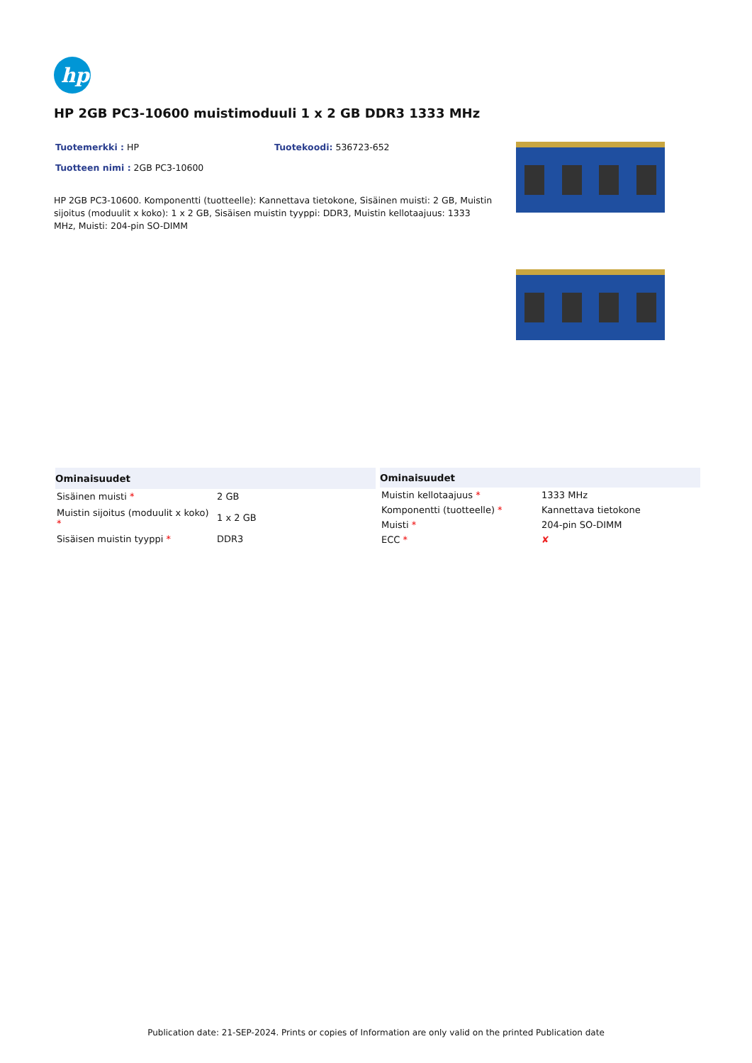hp
HP 2GB PC3-10600 muistimoduuli 1 x 2 GB DDR3 1333 MHz
Tuotemerkki : HP Tuotekoodi: 536723-652
Tuotteen nimi : 2GB PC3-10600
HP 2GB PC3-10600. Komponentti (tuotteelle): Kannettava tietokone, Sisäinen muisti: 2 GB, Muistin sijoitus (moduulit x koko): 1 x 2 GB, Sisäisen muistin tyyppi: DDR3, Muistin kellotaajuus: 1333 MHz, Muisti: 204-pin SO-DIMM
| Ominaisuudet | |
| --- | --- |
| Sisäinen muisti * | 2 GB |
| Muistin sijoitus (moduulit x koko) * | 1 x 2 GB |
| Sisäisen muistin tyyppi * | DDR3 |
| Ominaisuudet | |
| --- | --- |
| Muistin kellotaajuus * | 1333 MHz |
| Komponentti (tuotteelle) * | Kannettava tietokone |
| Muisti * | 204-pin SO-DIMM |
| ECC * | ✘ |
Publication date: 21-SEP-2024. Prints or copies of Information are only valid on the printed Publication date